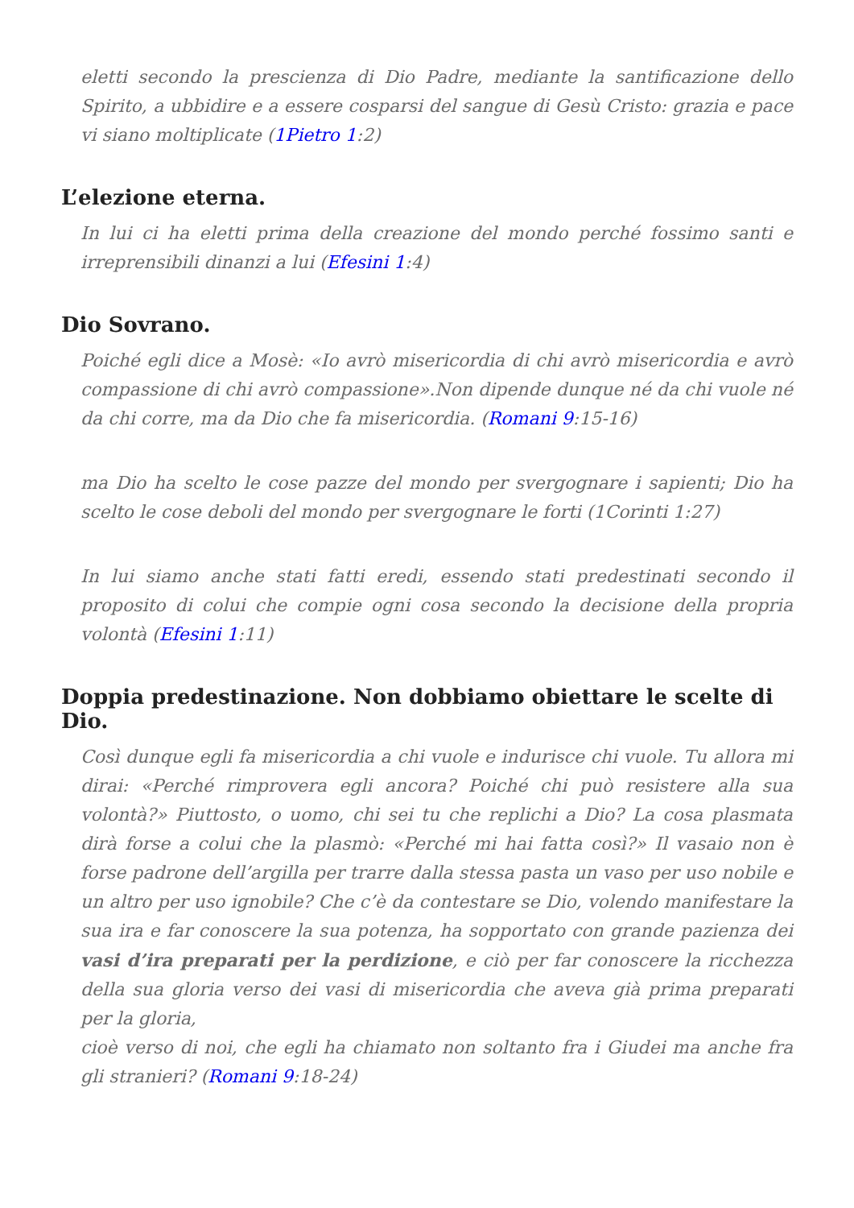eletti secondo la prescienza di Dio Padre, mediante la santificazione dello Spirito, a ubbidire e a essere cosparsi del sangue di Gesù Cristo: grazia e pace vi siano moltiplicate (1Pietro 1:2)
L’elezione eterna.
In lui ci ha eletti prima della creazione del mondo perché fossimo santi e irreprensibili dinanzi a lui (Efesini 1:4)
Dio Sovrano.
Poiché egli dice a Mosè: «Io avrò misericordia di chi avrò misericordia e avrò compassione di chi avrò compassione».Non dipende dunque né da chi vuole né da chi corre, ma da Dio che fa misericordia. (Romani 9:15-16)
ma Dio ha scelto le cose pazze del mondo per svergognare i sapienti; Dio ha scelto le cose deboli del mondo per svergognare le forti (1Corinti 1:27)
In lui siamo anche stati fatti eredi, essendo stati predestinati secondo il proposito di colui che compie ogni cosa secondo la decisione della propria volontà (Efesini 1:11)
Doppia predestinazione. Non dobbiamo obiettare le scelte di Dio.
Così dunque egli fa misericordia a chi vuole e indurisce chi vuole. Tu allora mi dirai: «Perché rimprovera egli ancora? Poiché chi può resistere alla sua volontà?» Piuttosto, o uomo, chi sei tu che replichi a Dio? La cosa plasmata dirà forse a colui che la plasmò: «Perché mi hai fatta così?» Il vasaio non è forse padrone dell’argilla per trarre dalla stessa pasta un vaso per uso nobile e un altro per uso ignobile? Che c’è da contestare se Dio, volendo manifestare la sua ira e far conoscere la sua potenza, ha sopportato con grande pazienza dei vasi d’ira preparati per la perdizione, e ciò per far conoscere la ricchezza della sua gloria verso dei vasi di misericordia che aveva già prima preparati per la gloria,
cioè verso di noi, che egli ha chiamato non soltanto fra i Giudei ma anche fra gli stranieri? (Romani 9:18-24)